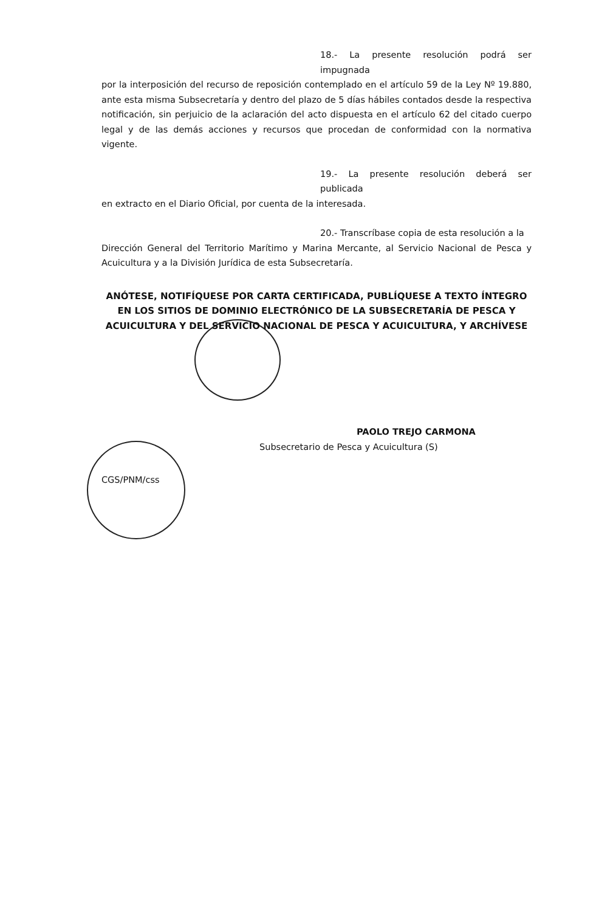18.- La presente resolución podrá ser impugnada
por la interposición del recurso de reposición contemplado en el artículo 59 de la Ley Nº 19.880, ante esta misma Subsecretaría y dentro del plazo de 5 días hábiles contados desde la respectiva notificación, sin perjuicio de la aclaración del acto dispuesta en el artículo 62 del citado cuerpo legal y de las demás acciones y recursos que procedan de conformidad con la normativa vigente.
19.- La presente resolución deberá ser publicada
en extracto en el Diario Oficial, por cuenta de la interesada.
20.- Transcríbase copia de esta resolución a la
Dirección General del Territorio Marítimo y Marina Mercante, al Servicio Nacional de Pesca y Acuicultura y a la División Jurídica de esta Subsecretaría.
ANÓTESE, NOTIFÍQUESE POR CARTA CERTIFICADA, PUBLÍQUESE A TEXTO ÍNTEGRO EN LOS SITIOS DE DOMINIO ELECTRÓNICO DE LA SUBSECRETARÍA DE PESCA Y ACUICULTURA Y DEL SERVICIO NACIONAL DE PESCA Y ACUICULTURA, Y ARCHÍVESE
PAOLO TREJO CARMONA
Subsecretario de Pesca y Acuicultura (S)
CGS/PNM/css